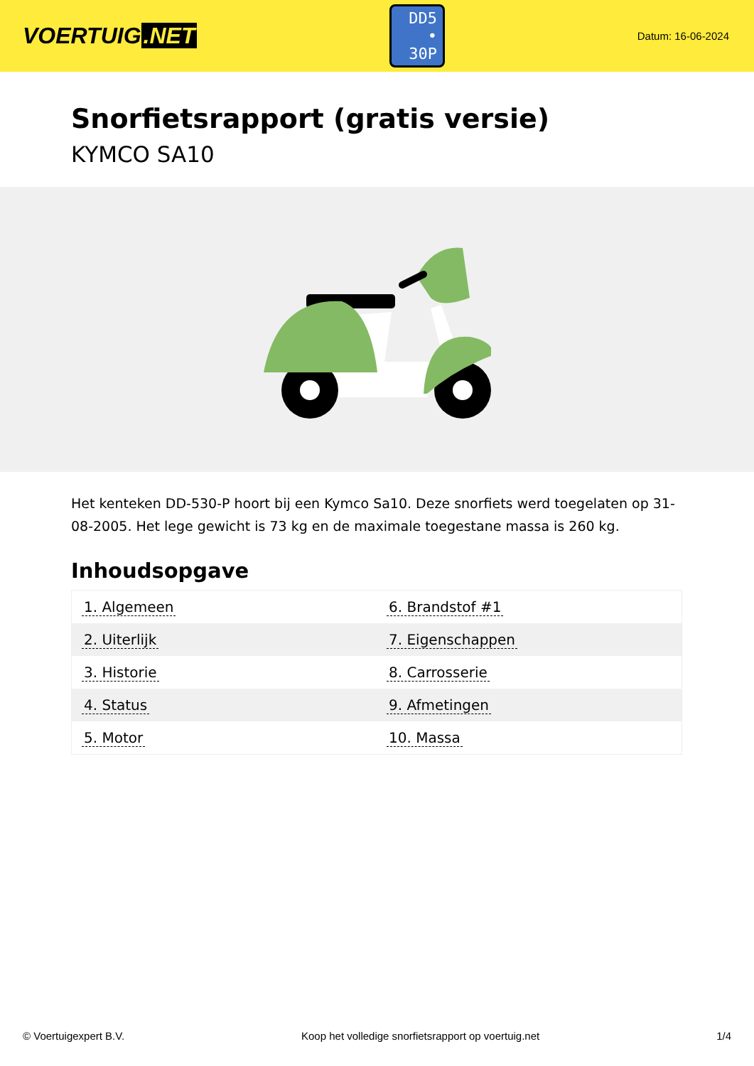VOERTUIG.NET
DD5
• 30P
Datum: 16-06-2024
Snorfietsrapport (gratis versie)
KYMCO SA10
Het kenteken DD-530-P hoort bij een Kymco Sa10. Deze snorfiets werd toegelaten op 31-08-2005. Het lege gewicht is 73 kg en de maximale toegestane massa is 260 kg.
Inhoudsopgave
| 1. Algemeen | 6. Brandstof #1 |
| 2. Uiterlijk | 7. Eigenschappen |
| 3. Historie | 8. Carrosserie |
| 4. Status | 9. Afmetingen |
| 5. Motor | 10. Massa |
© Voertuigexpert B.V. Koop het volledige snorfietsrapport op voertuig.net
1/4